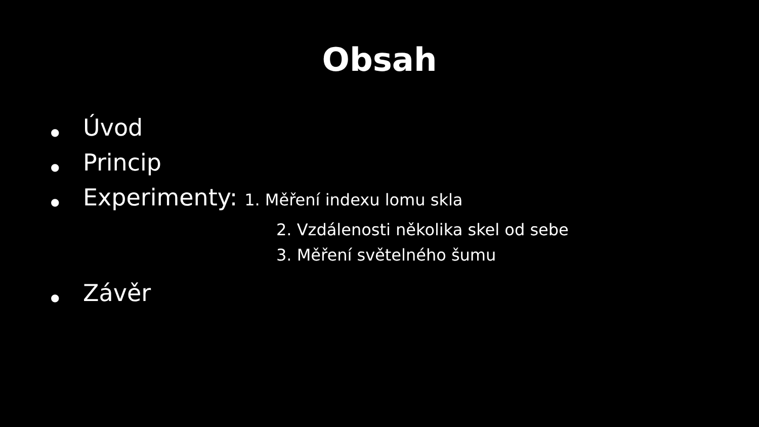Obsah
● Úvod
● Princip
● Experimenty: 1. Měření indexu lomu skla
2. Vzdálenosti několika skel od sebe
3. Měření světelného šumu
● Závěr